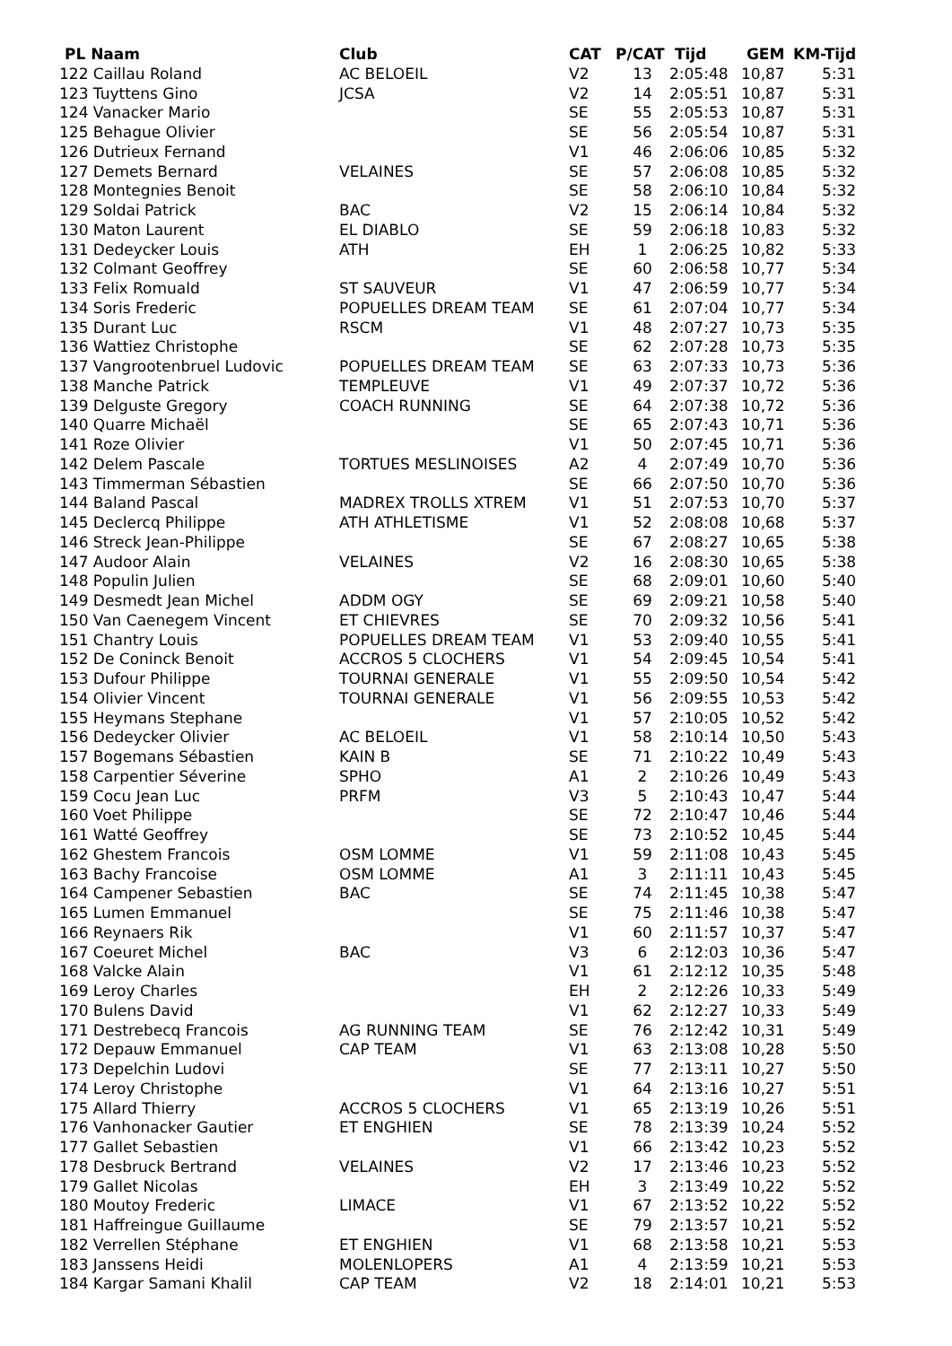| PL Naam | Club | CAT | P/CAT | Tijd | GEM | KM-Tijd |
| --- | --- | --- | --- | --- | --- | --- |
| 122 Caillau Roland | AC BELOEIL | V2 | 13 | 2:05:48 | 10,87 | 5:31 |
| 123 Tuyttens Gino | JCSA | V2 | 14 | 2:05:51 | 10,87 | 5:31 |
| 124 Vanacker Mario | | SE | 55 | 2:05:53 | 10,87 | 5:31 |
| 125 Behague Olivier | | SE | 56 | 2:05:54 | 10,87 | 5:31 |
| 126 Dutrieux Fernand | | V1 | 46 | 2:06:06 | 10,85 | 5:32 |
| 127 Demets Bernard | VELAINES | SE | 57 | 2:06:08 | 10,85 | 5:32 |
| 128 Montegnies Benoit | | SE | 58 | 2:06:10 | 10,84 | 5:32 |
| 129 Soldai Patrick | BAC | V2 | 15 | 2:06:14 | 10,84 | 5:32 |
| 130 Maton Laurent | EL DIABLO | SE | 59 | 2:06:18 | 10,83 | 5:32 |
| 131 Dedeycker Louis | ATH | EH | 1 | 2:06:25 | 10,82 | 5:33 |
| 132 Colmant Geoffrey | | SE | 60 | 2:06:58 | 10,77 | 5:34 |
| 133 Felix Romuald | ST SAUVEUR | V1 | 47 | 2:06:59 | 10,77 | 5:34 |
| 134 Soris Frederic | POPUELLES DREAM TEAM | SE | 61 | 2:07:04 | 10,77 | 5:34 |
| 135 Durant Luc | RSCM | V1 | 48 | 2:07:27 | 10,73 | 5:35 |
| 136 Wattiez Christophe | | SE | 62 | 2:07:28 | 10,73 | 5:35 |
| 137 Vangrootenbruel Ludovic | POPUELLES DREAM TEAM | SE | 63 | 2:07:33 | 10,73 | 5:36 |
| 138 Manche Patrick | TEMPLEUVE | V1 | 49 | 2:07:37 | 10,72 | 5:36 |
| 139 Delguste Gregory | COACH RUNNING | SE | 64 | 2:07:38 | 10,72 | 5:36 |
| 140 Quarre Michaël | | SE | 65 | 2:07:43 | 10,71 | 5:36 |
| 141 Roze Olivier | | V1 | 50 | 2:07:45 | 10,71 | 5:36 |
| 142 Delem Pascale | TORTUES MESLINOISES | A2 | 4 | 2:07:49 | 10,70 | 5:36 |
| 143 Timmerman Sébastien | | SE | 66 | 2:07:50 | 10,70 | 5:36 |
| 144 Baland Pascal | MADREX TROLLS XTREM | V1 | 51 | 2:07:53 | 10,70 | 5:37 |
| 145 Declercq Philippe | ATH ATHLETISME | V1 | 52 | 2:08:08 | 10,68 | 5:37 |
| 146 Streck Jean-Philippe | | SE | 67 | 2:08:27 | 10,65 | 5:38 |
| 147 Audoor Alain | VELAINES | V2 | 16 | 2:08:30 | 10,65 | 5:38 |
| 148 Populin Julien | | SE | 68 | 2:09:01 | 10,60 | 5:40 |
| 149 Desmedt Jean Michel | ADDM OGY | SE | 69 | 2:09:21 | 10,58 | 5:40 |
| 150 Van Caenegem Vincent | ET CHIEVRES | SE | 70 | 2:09:32 | 10,56 | 5:41 |
| 151 Chantry Louis | POPUELLES DREAM TEAM | V1 | 53 | 2:09:40 | 10,55 | 5:41 |
| 152 De Coninck Benoit | ACCROS 5 CLOCHERS | V1 | 54 | 2:09:45 | 10,54 | 5:41 |
| 153 Dufour Philippe | TOURNAI GENERALE | V1 | 55 | 2:09:50 | 10,54 | 5:42 |
| 154 Olivier Vincent | TOURNAI GENERALE | V1 | 56 | 2:09:55 | 10,53 | 5:42 |
| 155 Heymans Stephane | | V1 | 57 | 2:10:05 | 10,52 | 5:42 |
| 156 Dedeycker Olivier | AC BELOEIL | V1 | 58 | 2:10:14 | 10,50 | 5:43 |
| 157 Bogemans Sébastien | KAIN B | SE | 71 | 2:10:22 | 10,49 | 5:43 |
| 158 Carpentier Séverine | SPHO | A1 | 2 | 2:10:26 | 10,49 | 5:43 |
| 159 Cocu Jean Luc | PRFM | V3 | 5 | 2:10:43 | 10,47 | 5:44 |
| 160 Voet Philippe | | SE | 72 | 2:10:47 | 10,46 | 5:44 |
| 161 Watté Geoffrey | | SE | 73 | 2:10:52 | 10,45 | 5:44 |
| 162 Ghestem Francois | OSM LOMME | V1 | 59 | 2:11:08 | 10,43 | 5:45 |
| 163 Bachy Francoise | OSM LOMME | A1 | 3 | 2:11:11 | 10,43 | 5:45 |
| 164 Campener Sebastien | BAC | SE | 74 | 2:11:45 | 10,38 | 5:47 |
| 165 Lumen Emmanuel | | SE | 75 | 2:11:46 | 10,38 | 5:47 |
| 166 Reynaers Rik | | V1 | 60 | 2:11:57 | 10,37 | 5:47 |
| 167 Coeuret Michel | BAC | V3 | 6 | 2:12:03 | 10,36 | 5:47 |
| 168 Valcke Alain | | V1 | 61 | 2:12:12 | 10,35 | 5:48 |
| 169 Leroy Charles | | EH | 2 | 2:12:26 | 10,33 | 5:49 |
| 170 Bulens David | | V1 | 62 | 2:12:27 | 10,33 | 5:49 |
| 171 Destrebecq Francois | AG RUNNING TEAM | SE | 76 | 2:12:42 | 10,31 | 5:49 |
| 172 Depauw Emmanuel | CAP TEAM | V1 | 63 | 2:13:08 | 10,28 | 5:50 |
| 173 Depelchin Ludovi | | SE | 77 | 2:13:11 | 10,27 | 5:50 |
| 174 Leroy Christophe | | V1 | 64 | 2:13:16 | 10,27 | 5:51 |
| 175 Allard Thierry | ACCROS 5 CLOCHERS | V1 | 65 | 2:13:19 | 10,26 | 5:51 |
| 176 Vanhonacker Gautier | ET ENGHIEN | SE | 78 | 2:13:39 | 10,24 | 5:52 |
| 177 Gallet Sebastien | | V1 | 66 | 2:13:42 | 10,23 | 5:52 |
| 178 Desbruck Bertrand | VELAINES | V2 | 17 | 2:13:46 | 10,23 | 5:52 |
| 179 Gallet Nicolas | | EH | 3 | 2:13:49 | 10,22 | 5:52 |
| 180 Moutoy Frederic | LIMACE | V1 | 67 | 2:13:52 | 10,22 | 5:52 |
| 181 Haffreingue Guillaume | | SE | 79 | 2:13:57 | 10,21 | 5:52 |
| 182 Verrellen Stéphane | ET ENGHIEN | V1 | 68 | 2:13:58 | 10,21 | 5:53 |
| 183 Janssens Heidi | MOLENLOPERS | A1 | 4 | 2:13:59 | 10,21 | 5:53 |
| 184 Kargar Samani Khalil | CAP TEAM | V2 | 18 | 2:14:01 | 10,21 | 5:53 |